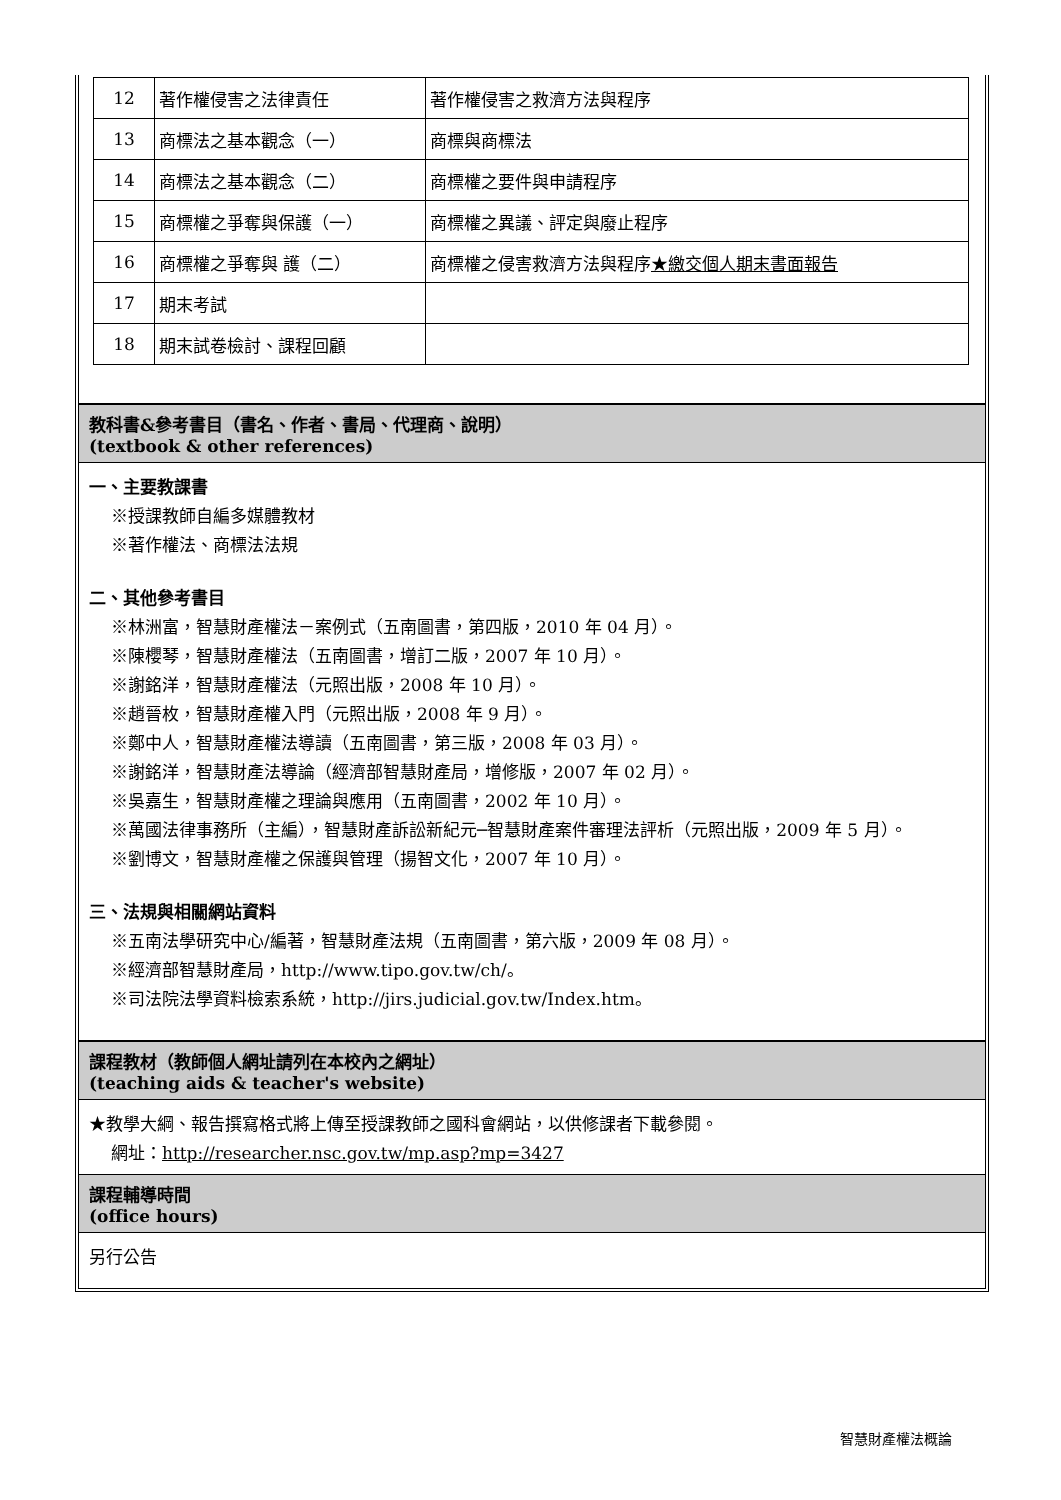| 12 | 著作權侵害之法律責任 | 著作權侵害之救濟方法與程序 |
| 13 | 商標法之基本觀念（一） | 商標與商標法 |
| 14 | 商標法之基本觀念（二） | 商標權之要件與申請程序 |
| 15 | 商標權之爭奪與保護（一） | 商標權之異議、評定與廢止程序 |
| 16 | 商標權之爭奪與 護（二） | 商標權之侵害救濟方法與程序 ★繳交個人期末書面報告 |
| 17 | 期末考試 | |
| 18 | 期末試卷檢討、課程回顧 | |
教科書&參考書目（書名、作者、書局、代理商、說明）
(textbook & other references)
一、主要教課書
※授課教師自編多媒體教材
※著作權法、商標法法規
二、其他參考書目
※林洲富，智慧財產權法－案例式（五南圖書，第四版，2010 年 04 月）。
※陳櫻琴，智慧財產權法（五南圖書，增訂二版，2007 年 10 月）。
※謝銘洋，智慧財產權法（元照出版，2008 年 10 月）。
※趙晉枚，智慧財產權入門（元照出版，2008 年 9 月）。
※鄭中人，智慧財產權法導讀（五南圖書，第三版，2008 年 03 月）。
※謝銘洋，智慧財產法導論（經濟部智慧財產局，增修版，2007 年 02 月）。
※吳嘉生，智慧財產權之理論與應用（五南圖書，2002 年 10 月）。
※萬國法律事務所（主編），智慧財產訴訟新紀元─智慧財產案件審理法評析（元照出版，2009 年 5 月）。
※劉博文，智慧財產權之保護與管理（揚智文化，2007 年 10 月）。
三、法規與相關網站資料
※五南法學研究中心/編著，智慧財產法規（五南圖書，第六版，2009 年 08 月）。
※經濟部智慧財產局，http://www.tipo.gov.tw/ch/。
※司法院法學資料檢索系統，http://jirs.judicial.gov.tw/Index.htm。
課程教材（教師個人網址請列在本校內之網址）
(teaching aids & teacher's website)
★教學大綱、報告撰寫格式將上傳至授課教師之國科會網站，以供修課者下載參閱。
網址：http://researcher.nsc.gov.tw/mp.asp?mp=3427
課程輔導時間
(office hours)
另行公告
智慧財產權法概論